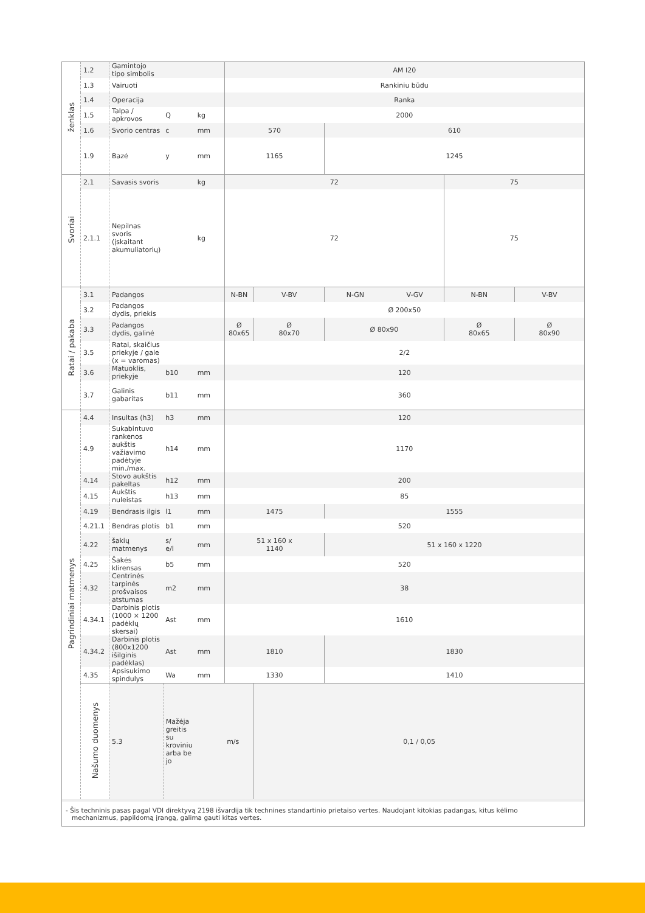| ženklas | 1.2 | Gamintojo tipo simbolis | | | AM I20 | | | | | |
| | 1.3 | Vairuoti | | | Rankiniu būdu | | | | | |
| | 1.4 | Operacija | | | Ranka | | | | | |
| | 1.5 | Talpa / apkrovos | Q | kg | 2000 | | | | | |
| | 1.6 | Svorio centras | c | mm | 570 | | 610 | | | |
| | 1.9 | Bazė | y | mm | 1165 | | 1245 | | | |
| Svoriai | 2.1 | Savasis svoris | | kg | 72 | | | | 75 | |
| | 2.1.1 | Nepilnas svoris (įskaitant akumuliatorių) | | kg | 72 | | | | 75 | |
| Ratai / pakaba | 3.1 | Padangos | | | N-BN | V-BV | N-GN | V-GV | N-BN | V-BV |
| | 3.2 | Padangos dydis, priekis | | | Ø 200x50 | | | | | |
| | 3.3 | Padangos dydis, galinė | | | Ø 80x65 | Ø 80x70 | Ø 80x90 | | Ø 80x65 | Ø 80x90 |
| | 3.5 | Ratai, skaičius priekyje / gale (x = varomas) | | | 2/2 | | | | | |
| | 3.6 | Matuoklis, priekyje | b10 | mm | 120 | | | | | |
| | 3.7 | Galinis gabaritas | b11 | mm | 360 | | | | | |
| Pagrindiniai matmenys | 4.4 | Insultas (h3) | h3 | mm | 120 | | | | | |
| | 4.9 | Sukabintuvo rankenos aukštis važiavimo padėtyje min./max. | h14 | mm | 1170 | | | | | |
| | 4.14 | Stovo aukštis pakeltas | h12 | mm | 200 | | | | | |
| | 4.15 | Aukštis nuleistas | h13 | mm | 85 | | | | | |
| | 4.19 | Bendrasis ilgis | l1 | mm | 1475 | | 1555 | | | |
| | 4.21.1 | Bendras plotis | b1 | mm | 520 | | | | | |
| | 4.22 | šakių matmenys | s/ e/l | mm | 51 x 160 x 1140 | | 51 x 160 x 1220 | | | |
| | 4.25 | Šakės klirensas | b5 | mm | 520 | | | | | |
| | 4.32 | Centrinės tarpinės prošvaisos atstumas | m2 | mm | 38 | | | | | |
| | 4.34.1 | Darbinis plotis (1000 × 1200 padėklų skersai) | Ast | mm | 1610 | | | | | |
| | 4.34.2 | Darbinis plotis (800x1200 išilginis padėklas) | Ast | mm | 1810 | | 1830 | | | |
| | 4.35 | Apsisukimo spindulys | Wa | mm | 1330 | | 1410 | | | |
| | Našumo duomenys | 5.3 | Mažėja greitis su kroviniu arba be jo | | m/s | 0,1 / 0,05 | | | | |
- Šis techninis pasas pagal VDI direktyvą 2198 išvardija tik technines standartinio prietaiso vertes. Naudojant kitokias padangas, kitus kėlimo
mechanizmus, papildomą įrangą, galima gauti kitas vertes.